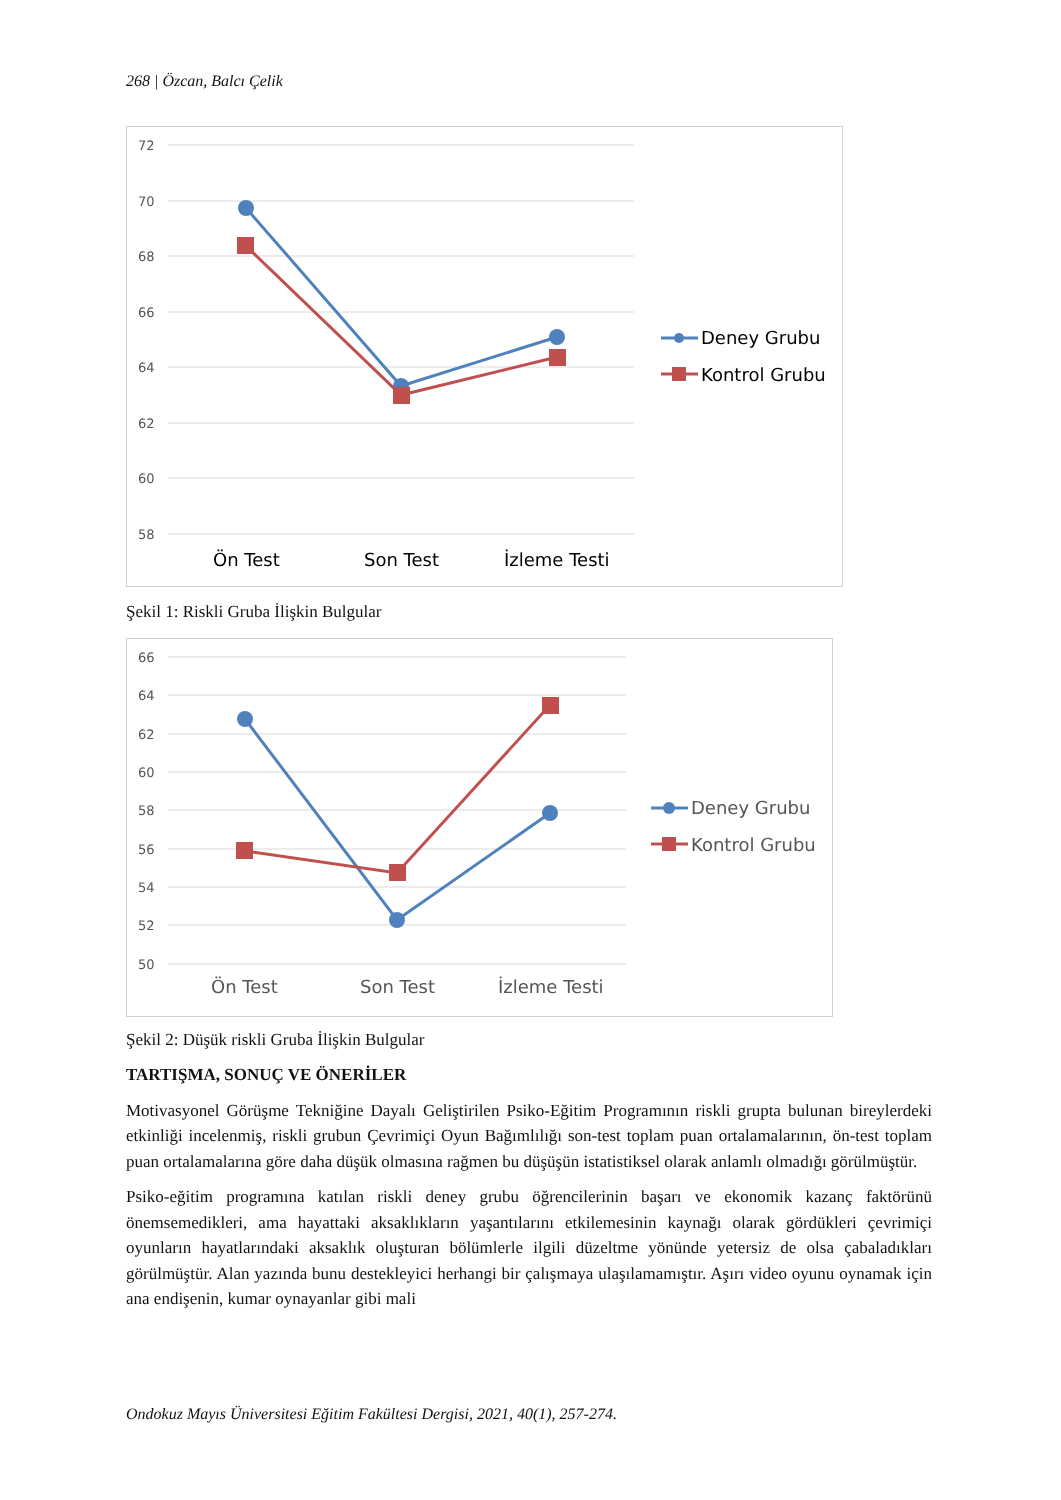268 | Özcan, Balcı Çelik
72
70
68
66
64
62
60
58
Ön Test
Son Test
İzleme Testi
Deney Grubu
Kontrol Grubu
Şekil 1: Riskli Gruba İlişkin Bulgular
66
64
62
60
58
56
54
52
50
Ön Test
Son Test
İzleme Testi
Deney Grubu
Kontrol Grubu
Şekil 2: Düşük riskli Gruba İlişkin Bulgular
TARTIŞMA, SONUÇ VE ÖNERİLER
Motivasyonel Görüşme Tekniğine Dayalı Geliştirilen Psiko-Eğitim Programının riskli grupta bulunan bireylerdeki etkinliği incelenmiş, riskli grubun Çevrimiçi Oyun Bağımlılığı son-test toplam puan ortalamalarının, ön-test toplam puan ortalamalarına göre daha düşük olmasına rağmen bu düşüşün istatistiksel olarak anlamlı olmadığı görülmüştür.
Psiko-eğitim programına katılan riskli deney grubu öğrencilerinin başarı ve ekonomik kazanç faktörünü önemsemedikleri, ama hayattaki aksaklıkların yaşantılarını etkilemesinin kaynağı olarak gördükleri çevrimiçi oyunların hayatlarındaki aksaklık oluşturan bölümlerle ilgili düzeltme yönünde yetersiz de olsa çabaladıkları görülmüştür. Alan yazında bunu destekleyici herhangi bir çalışmaya ulaşılamamıştır. Aşırı video oyunu oynamak için ana endişenin, kumar oynayanlar gibi mali
Ondokuz Mayıs Üniversitesi Eğitim Fakültesi Dergisi, 2021, 40(1), 257-274.